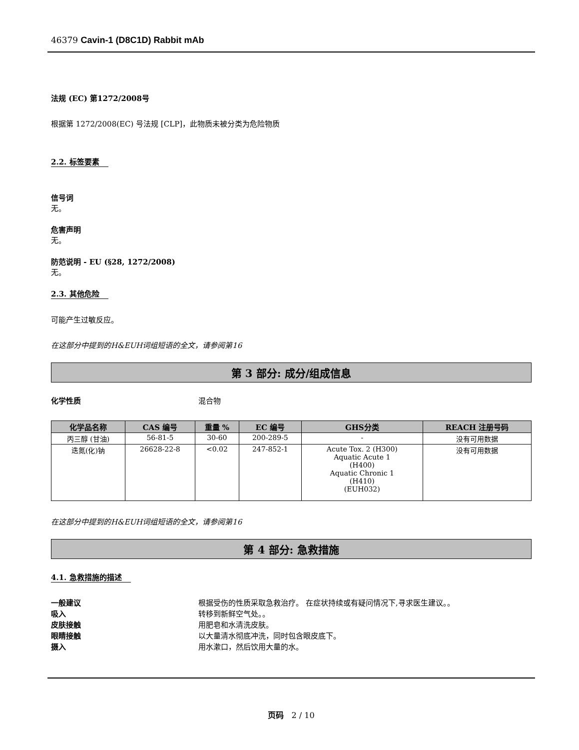46379 Cavin-1 (D8C1D) Rabbit mAb
法规 (EC) 第1272/2008号
根据第 1272/2008(EC) 号法规 [CLP]，此物质未被分类为危险物质
2.2. 标签要素
信号词
无。
危害声明
无。
防范说明 - EU (§28, 1272/2008)
无。
2.3. 其他危险
可能产生过敏反应。
在这部分中提到的H&EUH词组短语的全文，请参阅第16
第 3 部分: 成分/组成信息
化学性质 混合物
| 化学品名称 | CAS 编号 | 重量 % | EC 编号 | GHS分类 | REACH 注册号码 |
| --- | --- | --- | --- | --- | --- |
| 丙三醇 (甘油) | 56-81-5 | 30-60 | 200-289-5 | - | 没有可用数据 |
| 迭氮(化)钠 | 26628-22-8 | <0.02 | 247-852-1 | Acute Tox. 2 (H300) Aquatic Acute 1 (H400) Aquatic Chronic 1 (H410) (EUH032) | 没有可用数据 |
在这部分中提到的H&EUH词组短语的全文，请参阅第16
第 4 部分: 急救措施
4.1. 急救措施的描述
一般建议 根据受伤的性质采取急救治疗。 在症状持续或有疑问情况下,寻求医生建议。。
吸入 转移到新鲜空气处。。
皮肤接触 用肥皂和水清洗皮肤。
眼睛接触 以大量清水彻底冲洗，同时包含眼皮底下。
摄入 用水漱口，然后饮用大量的水。
页码 2 / 10